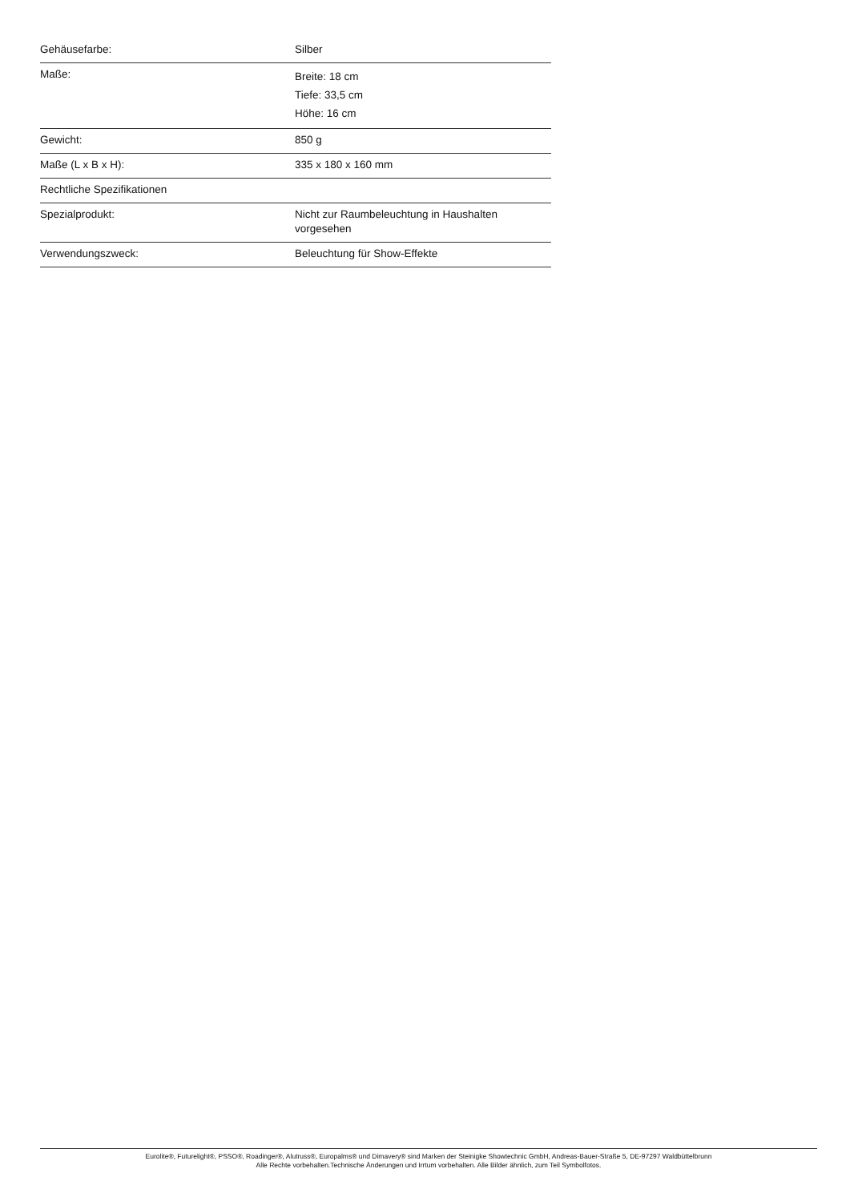| Gehäusefarbe: | Silber |
| Maße: | Breite: 18 cm Tiefe: 33,5 cm Höhe: 16 cm |
| Gewicht: | 850 g |
| Maße (L x B x H): | 335 x 180 x 160 mm |
| Rechtliche Spezifikationen | |
| Spezialprodukt: | Nicht zur Raumbeleuchtung in Haushalten vorgesehen |
| Verwendungszweck: | Beleuchtung für Show-Effekte |
Eurolite®, Futurelight®, PSSO®, Roadinger®, Alutruss®, Europalms® und Dimavery® sind Marken der Steinigke Showtechnic GmbH, Andreas-Bauer-Straße 5, DE-97297 Waldbüttelbrunn
Alle Rechte vorbehalten.Technische Änderungen und Irrtum vorbehalten. Alle Bilder ähnlich, zum Teil Symbolfotos.